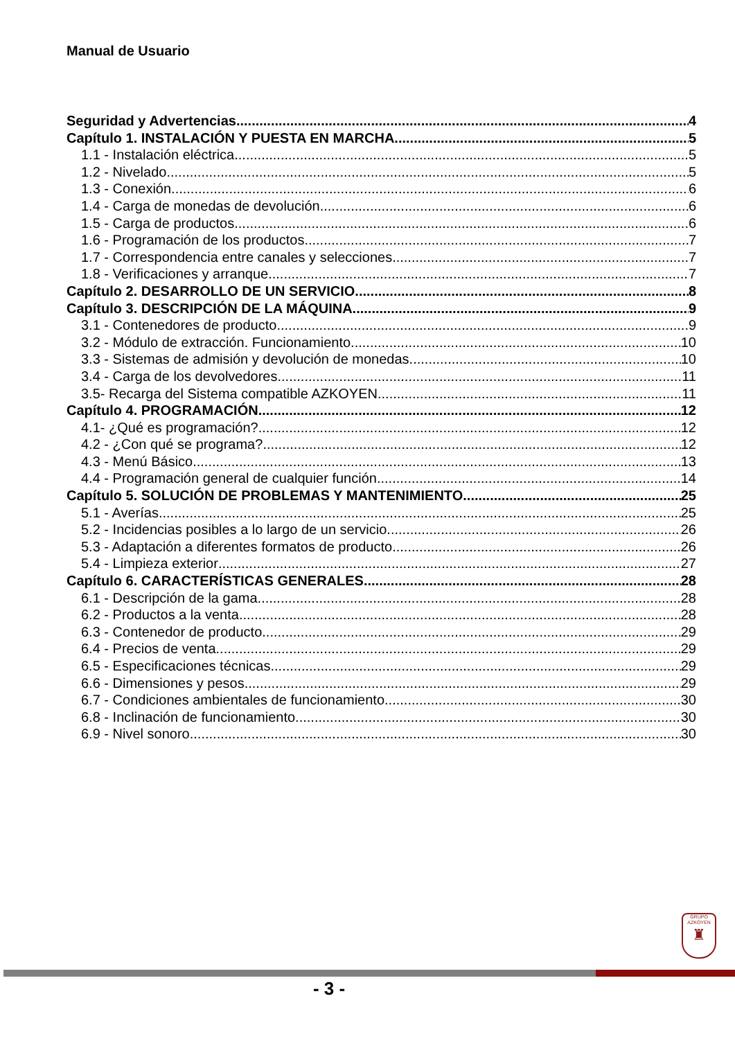Manual de Usuario
Seguridad y Advertencias 4
Capítulo 1. INSTALACIÓN Y PUESTA EN MARCHA 5
1.1 - Instalación eléctrica 5
1.2 - Nivelado 5
1.3 - Conexión 6
1.4 - Carga de monedas de devolución 6
1.5 - Carga de productos 6
1.6 - Programación de los productos. 7
1.7 - Correspondencia entre canales y selecciones 7
1.8 - Verificaciones y arranque 7
Capítulo 2. DESARROLLO DE UN SERVICIO 8
Capítulo 3. DESCRIPCIÓN DE LA MÁQUINA 9
3.1 - Contenedores de producto 9
3.2 - Módulo de extracción. Funcionamiento 10
3.3 - Sistemas de admisión y devolución de monedas 10
3.4 - Carga de los devolvedores 11
3.5- Recarga del Sistema compatible AZKOYEN. 11
Capítulo 4. PROGRAMACIÓN 12
4.1- ¿Qué es programación? 12
4.2 - ¿Con qué se programa? 12
4.3 - Menú Básico 13
4.4 - Programación general de cualquier función 14
Capítulo 5. SOLUCIÓN DE PROBLEMAS Y MANTENIMIENTO 25
5.1 - Averías 25
5.2 - Incidencias posibles a lo largo de un servicio 26
5.3 - Adaptación a diferentes formatos de producto 26
5.4 - Limpieza exterior 27
Capítulo 6. CARACTERÍSTICAS GENERALES 28
6.1 - Descripción de la gama 28
6.2 - Productos a la venta 28
6.3 - Contenedor de producto 29
6.4 - Precios de venta 29
6.5 - Especificaciones técnicas 29
6.6 - Dimensiones y pesos 29
6.7 - Condiciones ambientales de funcionamiento 30
6.8 - Inclinación de funcionamiento 30
6.9 - Nivel sonoro 30
GRUPO
AZKOYEN
♜
- 3 -